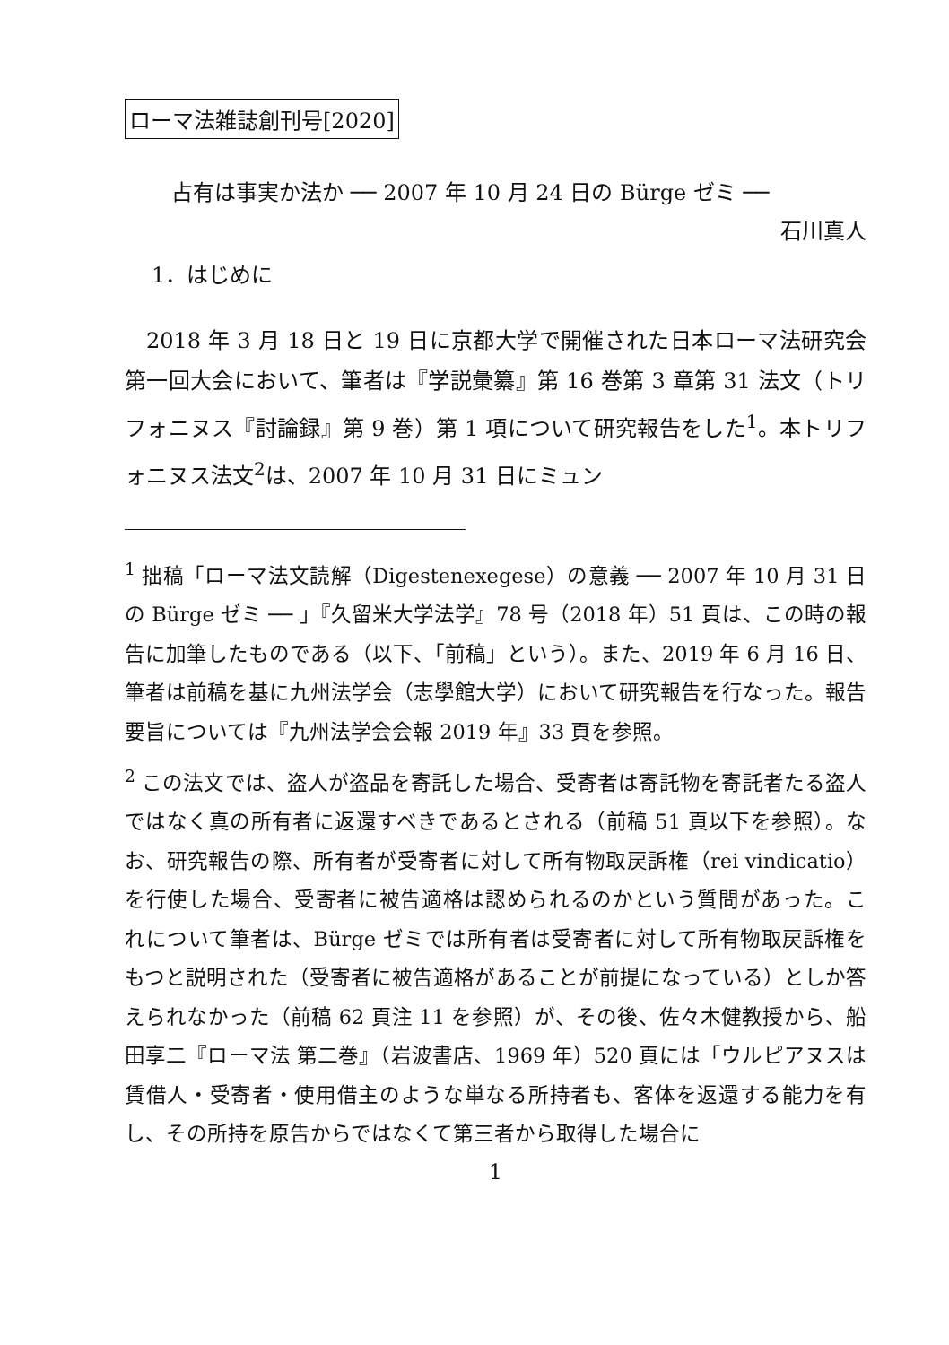ローマ法雑誌創刊号[2020]
占有は事実か法か ── 2007 年 10 月 24 日の Bürge ゼミ ──
石川真人
1．はじめに
2018 年 3 月 18 日と 19 日に京都大学で開催された日本ローマ法研究会第一回大会において、筆者は『学説彙纂』第 16 巻第 3 章第 31 法文（トリフォニヌス『討論録』第 9 巻）第 1 項について研究報告をした<sup>1</sup>。本トリフォニヌス法文<sup>2</sup>は、2007 年 10 月 31 日にミュン
<sup>1</sup> 拙稿「ローマ法文読解（Digestenexegese）の意義 ── 2007 年 10 月 31 日の Bürge ゼミ ── 」『久留米大学法学』78 号（2018 年）51 頁は、この時の報告に加筆したものである（以下、「前稿」という）。また、2019 年 6 月 16 日、筆者は前稿を基に九州法学会（志學館大学）において研究報告を行なった。報告要旨については『九州法学会会報 2019 年』33 頁を参照。
<sup>2</sup> この法文では、盗人が盗品を寄託した場合、受寄者は寄託物を寄託者たる盗人ではなく真の所有者に返還すべきであるとされる（前稿 51 頁以下を参照）。なお、研究報告の際、所有者が受寄者に対して所有物取戻訴権（rei vindicatio）を行使した場合、受寄者に被告適格は認められるのかという質問があった。これについて筆者は、Bürge ゼミでは所有者は受寄者に対して所有物取戻訴権をもつと説明された（受寄者に被告適格があることが前提になっている）としか答えられなかった（前稿 62 頁注 11 を参照）が、その後、佐々木健教授から、船田享二『ローマ法 第二巻』（岩波書店、1969 年）520 頁には「ウルピアヌスは賃借人・受寄者・使用借主のような単なる所持者も、客体を返還する能力を有し、その所持を原告からではなくて第三者から取得した場合に
1